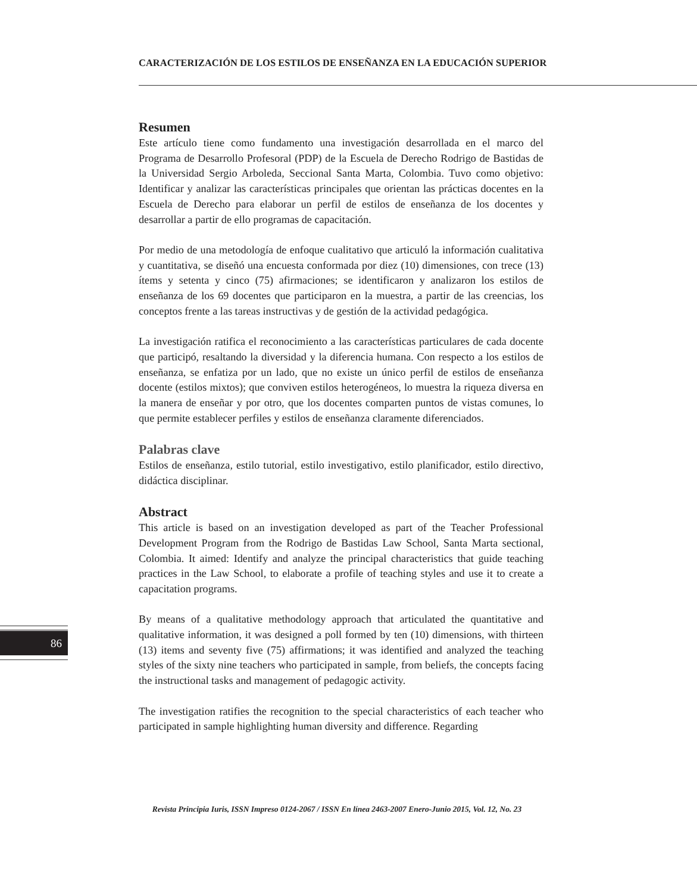CARACTERIZACIÓN DE LOS ESTILOS DE ENSEÑANZA EN LA EDUCACIÓN SUPERIOR
Resumen
Este artículo tiene como fundamento una investigación desarrollada en el marco del Programa de Desarrollo Profesoral (PDP) de la Escuela de Derecho Rodrigo de Bastidas de la Universidad Sergio Arboleda, Seccional Santa Marta, Colombia. Tuvo como objetivo: Identificar y analizar las características principales que orientan las prácticas docentes en la Escuela de Derecho para elaborar un perfil de estilos de enseñanza de los docentes y desarrollar a partir de ello programas de capacitación.
Por medio de una metodología de enfoque cualitativo que articuló la información cualitativa y cuantitativa, se diseñó una encuesta conformada por diez (10) dimensiones, con trece (13) ítems y setenta y cinco (75) afirmaciones; se identificaron y analizaron los estilos de enseñanza de los 69 docentes que participaron en la muestra, a partir de las creencias, los conceptos frente a las tareas instructivas y de gestión de la actividad pedagógica.
La investigación ratifica el reconocimiento a las características particulares de cada docente que participó, resaltando la diversidad y la diferencia humana. Con respecto a los estilos de enseñanza, se enfatiza por un lado, que no existe un único perfil de estilos de enseñanza docente (estilos mixtos); que conviven estilos heterogéneos, lo muestra la riqueza diversa en la manera de enseñar y por otro, que los docentes comparten puntos de vistas comunes, lo que permite establecer perfiles y estilos de enseñanza claramente diferenciados.
Palabras clave
Estilos de enseñanza, estilo tutorial, estilo investigativo, estilo planificador, estilo directivo, didáctica disciplinar.
Abstract
This article is based on an investigation developed as part of the Teacher Professional Development Program from the Rodrigo de Bastidas Law School, Santa Marta sectional, Colombia. It aimed: Identify and analyze the principal characteristics that guide teaching practices in the Law School, to elaborate a profile of teaching styles and use it to create a capacitation programs.
By means of a qualitative methodology approach that articulated the quantitative and qualitative information, it was designed a poll formed by ten (10) dimensions, with thirteen (13) items and seventy five (75) affirmations; it was identified and analyzed the teaching styles of the sixty nine teachers who participated in sample, from beliefs, the concepts facing the instructional tasks and management of pedagogic activity.
The investigation ratifies the recognition to the special characteristics of each teacher who participated in sample highlighting human diversity and difference. Regarding
86
Revista Principia Iuris, ISSN Impreso 0124-2067 / ISSN En línea 2463-2007 Enero-Junio 2015, Vol. 12, No. 23